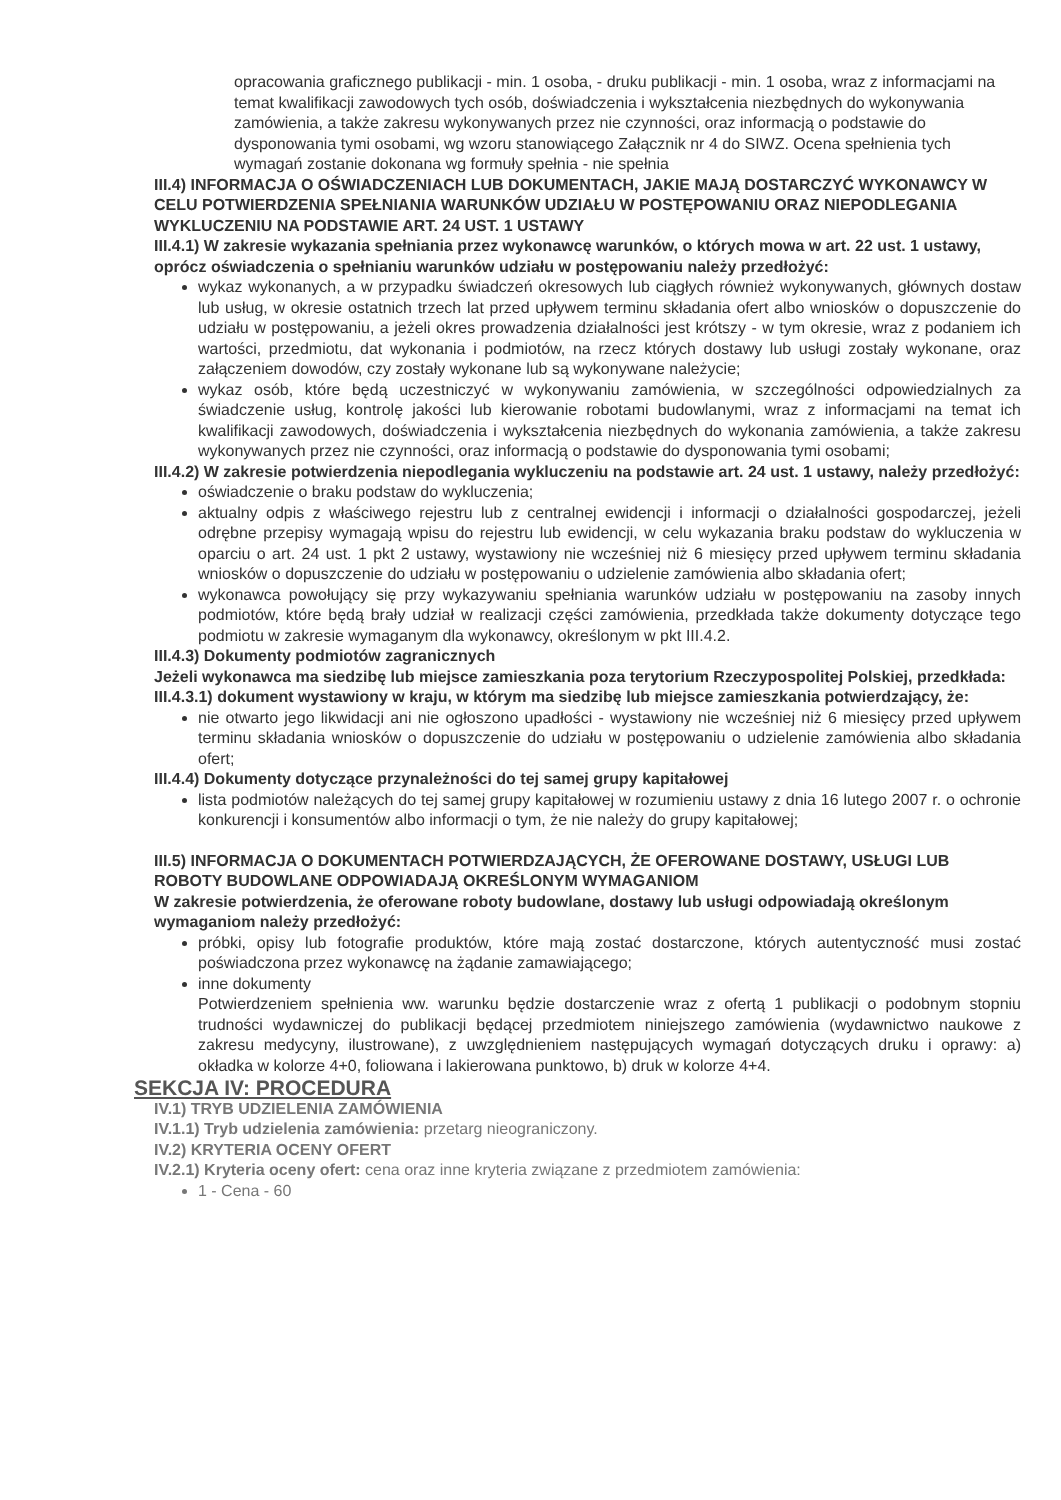opracowania graficznego publikacji - min. 1 osoba, - druku publikacji - min. 1 osoba, wraz z informacjami na temat kwalifikacji zawodowych tych osób, doświadczenia i wykształcenia niezbędnych do wykonywania zamówienia, a także zakresu wykonywanych przez nie czynności, oraz informacją o podstawie do dysponowania tymi osobami, wg wzoru stanowiącego Załącznik nr 4 do SIWZ. Ocena spełnienia tych wymagań zostanie dokonana wg formuły spełnia - nie spełnia
III.4) INFORMACJA O OŚWIADCZENIACH LUB DOKUMENTACH, JAKIE MAJĄ DOSTARCZYĆ WYKONAWCY W CELU POTWIERDZENIA SPEŁNIANIA WARUNKÓW UDZIAŁU W POSTĘPOWANIU ORAZ NIEPODLEGANIA WYKLUCZENIU NA PODSTAWIE ART. 24 UST. 1 USTAWY
III.4.1) W zakresie wykazania spełniania przez wykonawcę warunków, o których mowa w art. 22 ust. 1 ustawy, oprócz oświadczenia o spełnianiu warunków udziału w postępowaniu należy przedłożyć:
wykaz wykonanych, a w przypadku świadczeń okresowych lub ciągłych również wykonywanych, głównych dostaw lub usług, w okresie ostatnich trzech lat przed upływem terminu składania ofert albo wniosków o dopuszczenie do udziału w postępowaniu, a jeżeli okres prowadzenia działalności jest krótszy - w tym okresie, wraz z podaniem ich wartości, przedmiotu, dat wykonania i podmiotów, na rzecz których dostawy lub usługi zostały wykonane, oraz załączeniem dowodów, czy zostały wykonane lub są wykonywane należycie;
wykaz osób, które będą uczestniczyć w wykonywaniu zamówienia, w szczególności odpowiedzialnych za świadczenie usług, kontrolę jakości lub kierowanie robotami budowlanymi, wraz z informacjami na temat ich kwalifikacji zawodowych, doświadczenia i wykształcenia niezbędnych do wykonania zamówienia, a także zakresu wykonywanych przez nie czynności, oraz informacją o podstawie do dysponowania tymi osobami;
III.4.2) W zakresie potwierdzenia niepodlegania wykluczeniu na podstawie art. 24 ust. 1 ustawy, należy przedłożyć:
oświadczenie o braku podstaw do wykluczenia;
aktualny odpis z właściwego rejestru lub z centralnej ewidencji i informacji o działalności gospodarczej, jeżeli odrębne przepisy wymagają wpisu do rejestru lub ewidencji, w celu wykazania braku podstaw do wykluczenia w oparciu o art. 24 ust. 1 pkt 2 ustawy, wystawiony nie wcześniej niż 6 miesięcy przed upływem terminu składania wniosków o dopuszczenie do udziału w postępowaniu o udzielenie zamówienia albo składania ofert;
wykonawca powołujący się przy wykazywaniu spełniania warunków udziału w postępowaniu na zasoby innych podmiotów, które będą brały udział w realizacji części zamówienia, przedkłada także dokumenty dotyczące tego podmiotu w zakresie wymaganym dla wykonawcy, określonym w pkt III.4.2.
III.4.3) Dokumenty podmiotów zagranicznych
Jeżeli wykonawca ma siedzibę lub miejsce zamieszkania poza terytorium Rzeczypospolitej Polskiej, przedkłada:
III.4.3.1) dokument wystawiony w kraju, w którym ma siedzibę lub miejsce zamieszkania potwierdzający, że:
nie otwarto jego likwidacji ani nie ogłoszono upadłości - wystawiony nie wcześniej niż 6 miesięcy przed upływem terminu składania wniosków o dopuszczenie do udziału w postępowaniu o udzielenie zamówienia albo składania ofert;
III.4.4) Dokumenty dotyczące przynależności do tej samej grupy kapitałowej
lista podmiotów należących do tej samej grupy kapitałowej w rozumieniu ustawy z dnia 16 lutego 2007 r. o ochronie konkurencji i konsumentów albo informacji o tym, że nie należy do grupy kapitałowej;
III.5) INFORMACJA O DOKUMENTACH POTWIERDZAJĄCYCH, ŻE OFEROWANE DOSTAWY, USŁUGI LUB ROBOTY BUDOWLANE ODPOWIADAJĄ OKREŚLONYM WYMAGANIOM
W zakresie potwierdzenia, że oferowane roboty budowlane, dostawy lub usługi odpowiadają określonym wymaganiom należy przedłożyć:
próbki, opisy lub fotografie produktów, które mają zostać dostarczone, których autentyczność musi zostać poświadczona przez wykonawcę na żądanie zamawiającego;
inne dokumenty
Potwierdzeniem spełnienia ww. warunku będzie dostarczenie wraz z ofertą 1 publikacji o podobnym stopniu trudności wydawniczej do publikacji będącej przedmiotem niniejszego zamówienia (wydawnictwo naukowe z zakresu medycyny, ilustrowane), z uwzględnieniem następujących wymagań dotyczących druku i oprawy: a) okładka w kolorze 4+0, foliowana i lakierowana punktowo, b) druk w kolorze 4+4.
SEKCJA IV: PROCEDURA
IV.1) TRYB UDZIELENIA ZAMÓWIENIA
IV.1.1) Tryb udzielenia zamówienia: przetarg nieograniczony.
IV.2) KRYTERIA OCENY OFERT
IV.2.1) Kryteria oceny ofert: cena oraz inne kryteria związane z przedmiotem zamówienia:
1 - Cena - 60